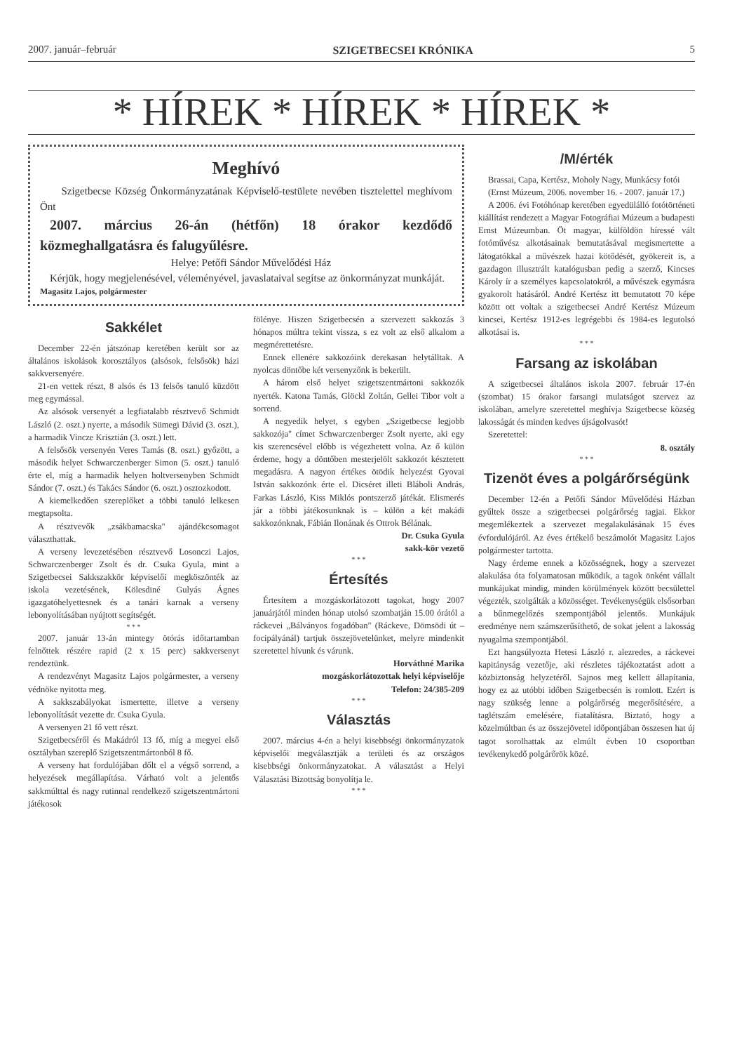2007. január–február SZIGETBECSEI KRÓNIKA 5
* HÍREK * HÍREK * HÍREK *
Meghívó
Szigetbecse Község Önkormányzatának Képviselő-testülete nevében tisztelettel meghívom Önt
2007. március 26-án (hétfőn) 18 órakor kezdődő közmeghallgatásra és falugyűlésre.
Helye: Petőfi Sándor Művelődési Ház
Kérjük, hogy megjelenésével, véleményével, javaslataival segítse az önkormányzat munkáját.
Magasitz Lajos, polgármester
Sakkélet
December 22-én játszónap keretében került sor az általános iskolások korosztályos (alsósok, felsősök) házi sakkversenyére.
21-en vettek részt, 8 alsós és 13 felsős tanuló küzdött meg egymással.
Az alsósok versenyét a legfiatalabb résztvevő Schmidt László (2. oszt.) nyerte, a második Sümegi Dávid (3. oszt.), a harmadik Vincze Krisztián (3. oszt.) lett.
A felsősök versenyén Veres Tamás (8. oszt.) győzött, a második helyet Schwarczenberger Simon (5. oszt.) tanuló érte el, míg a harmadik helyen holtversenyben Schmidt Sándor (7. oszt.) és Takács Sándor (6. oszt.) osztozkodott.
A kiemelkedően szereplőket a többi tanuló lelkesen megtapsolta.
A résztvevők „zsákbamacska" ajándékcsomagot választhattak.
A verseny levezetésében résztvevő Losonczi Lajos, Schwarczenberger Zsolt és dr. Csuka Gyula, mint a Szigetbecsei Sakkszakkör képviselői megköszönték az iskola vezetésének, Kölesdiné Gulyás Ágnes igazgatóhelyettesnek és a tanári karnak a verseny lebonyolításában nyújtott segítségét.
* * *
2007. január 13-án mintegy ötórás időtartamban felnőttek részére rapid (2 x 15 perc) sakkversenyt rendeztünk.
A rendezvényt Magasitz Lajos polgármester, a verseny védnöke nyitotta meg.
A sakkszabályokat ismertette, illetve a verseny lebonyolítását vezette dr. Csuka Gyula.
A versenyen 21 fő vett részt.
Szigetbecséről és Makádról 13 fő, míg a megyei első osztályban szereplő Szigetszentmártonból 8 fő.
A verseny hat fordulójában dőlt el a végső sorrend, a helyezések megállapítása. Várható volt a jelentős sakkmúlttal és nagy rutinnal rendelkező szigetszentmártoni játékosok
fölénye. Hiszen Szigetbecsén a szervezett sakkozás 3 hónapos múltra tekint vissza, s ez volt az első alkalom a megmérettetésre.
Ennek ellenére sakkozóink derekasan helytálltak. A nyolcas döntőbe két versenyzőnk is bekerült.
A három első helyet szigetszentmártoni sakkozók nyerték. Katona Tamás, Glöckl Zoltán, Gellei Tibor volt a sorrend.
A negyedik helyet, s egyben „Szigetbecse legjobb sakkozója" címet Schwarczenberger Zsolt nyerte, aki egy kis szerencsével előbb is végezhetett volna. Az ő külön érdeme, hogy a döntőben mesterjelölt sakkozót késztetett megadásra. A nagyon értékes ötödik helyezést Gyovai István sakkozónk érte el. Dicséret illeti Bláboli András, Farkas László, Kiss Miklós pontszerző játékát. Elismerés jár a többi játékosunknak is – külön a két makádi sakkozónknak, Fábián Ilonának és Ottrok Bélának.
Dr. Csuka Gyula
sakk-kör vezető
* * *
Értesítés
Értesítem a mozgáskorlátozott tagokat, hogy 2007 januárjától minden hónap utolsó szombatján 15.00 órától a ráckevei „Bálványos fogadóban" (Ráckeve, Dömsödi út – focipályánál) tartjuk összejövetelünket, melyre mindenkit szeretettel hívunk és várunk.
Horváthné Marika
mozgáskorlátozottak helyi képviselője
Telefon: 24/385-209
* * *
Választás
2007. március 4-én a helyi kisebbségi önkormányzatok képviselői megválasztják a területi és az országos kisebbségi önkormányzatokat. A választást a Helyi Választási Bizottság bonyolítja le.
* * *
/M/érték
Brassai, Capa, Kertész, Moholy Nagy, Munkácsy fotói
(Ernst Múzeum, 2006. november 16. - 2007. január 17.)
A 2006. évi Fotóhónap keretében egyedülálló fotótörténeti kiállítást rendezett a Magyar Fotográfiai Múzeum a budapesti Ernst Múzeumban. Öt magyar, külföldön híressé vált fotóművész alkotásainak bemutatásával megismertette a látogatókkal a művészek hazai kötődését, gyökereit is, a gazdagon illusztrált katalógusban pedig a szerző, Kincses Károly ír a személyes kapcsolatokról, a művészek egymásra gyakorolt hatásáról. André Kertész itt bemutatott 70 képe között ott voltak a szigetbecsei André Kertész Múzeum kincsei, Kertész 1912-es legrégebbi és 1984-es legutolsó alkotásai is.
* * *
Farsang az iskolában
A szigetbecsei általános iskola 2007. február 17-én (szombat) 15 órakor farsangi mulatságot szervez az iskolában, amelyre szeretettel meghívja Szigetbecse község lakosságát és minden kedves újságolvasót!
Szeretettel:
8. osztály
* * *
Tizenöt éves a polgárőrségünk
December 12-én a Petőfi Sándor Művelődési Házban gyűltek össze a szigetbecsei polgárőrség tagjai. Ekkor megemlékeztek a szervezet megalakulásának 15 éves évfordulójáról. Az éves értékelő beszámolót Magasitz Lajos polgármester tartotta.
Nagy érdeme ennek a közösségnek, hogy a szervezet alakulása óta folyamatosan működik, a tagok önként vállalt munkájukat mindig, minden körülmények között becsülettel végezték, szolgálták a közösséget. Tevékenységük elsősorban a bűnmegelőzés szempontjából jelentős. Munkájuk eredménye nem számszerűsíthető, de sokat jelent a lakosság nyugalma szempontjából.
Ezt hangsúlyozta Hetesi László r. alezredes, a ráckevei kapitányság vezetője, aki részletes tájékoztatást adott a közbiztonság helyzetéről. Sajnos meg kellett állapítania, hogy ez az utóbbi időben Szigetbecsén is romlott. Ezért is nagy szükség lenne a polgárőrség megerősítésére, a taglétszám emelésére, fiatalításra. Biztató, hogy a közelmúltban és az összejövetel időpontjában összesen hat új tagot sorolhattak az elmúlt évben 10 csoportban tevékenykedő polgárőrök közé.